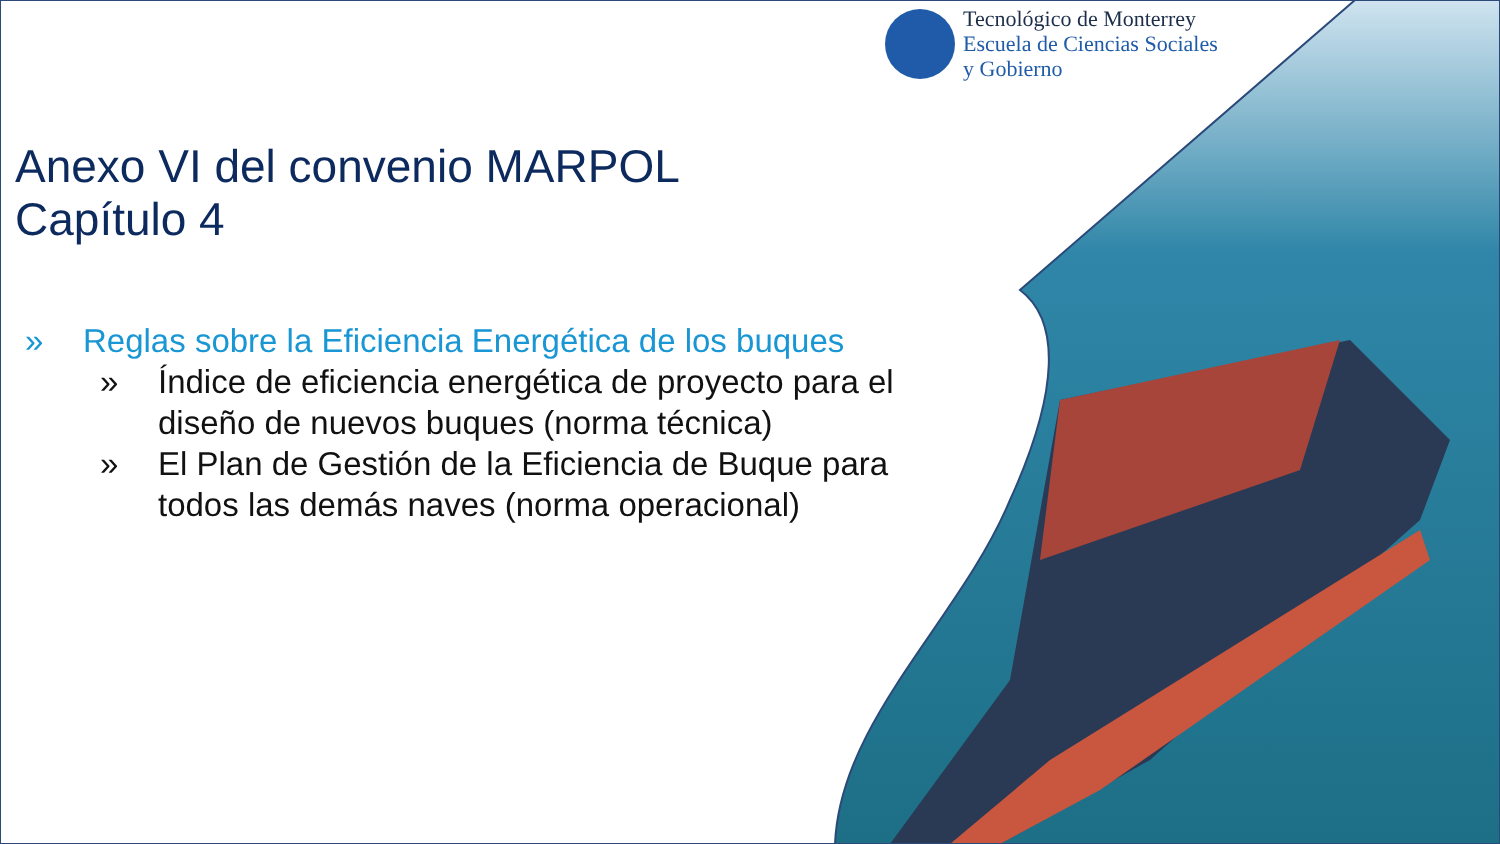Tecnológico de Monterrey
Escuela de Ciencias Sociales
y Gobierno
Anexo VI del convenio MARPOL
Capítulo 4
» Reglas sobre la Eficiencia Energética de los buques
» Índice de eficiencia energética de proyecto para el diseño de nuevos buques (norma técnica)
» El Plan de Gestión de la Eficiencia de Buque para todos las demás naves (norma operacional)